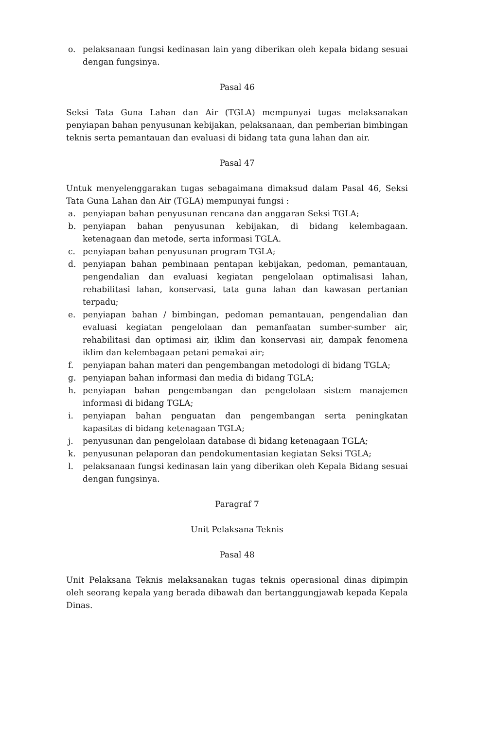o. pelaksanaan fungsi kedinasan lain yang diberikan oleh kepala bidang sesuai dengan fungsinya.
Pasal 46
Seksi Tata Guna Lahan dan Air (TGLA) mempunyai tugas melaksanakan penyiapan bahan penyusunan kebijakan, pelaksanaan, dan pemberian bimbingan teknis serta pemantauan dan evaluasi di bidang tata guna lahan dan air.
Pasal 47
Untuk menyelenggarakan tugas sebagaimana dimaksud dalam Pasal 46, Seksi Tata Guna Lahan dan Air (TGLA) mempunyai fungsi :
a. penyiapan bahan penyusunan rencana dan anggaran Seksi TGLA;
b. penyiapan bahan penyusunan kebijakan, di bidang kelembagaan. ketenagaan dan metode, serta informasi TGLA.
c. penyiapan bahan penyusunan program TGLA;
d. penyiapan bahan pembinaan pentapan kebijakan, pedoman, pemantauan, pengendalian dan evaluasi kegiatan pengelolaan optimalisasi lahan, rehabilitasi lahan, konservasi, tata guna lahan dan kawasan pertanian terpadu;
e. penyiapan bahan / bimbingan, pedoman pemantauan, pengendalian dan evaluasi kegiatan pengelolaan dan pemanfaatan sumber-sumber air, rehabilitasi dan optimasi air, iklim dan konservasi air, dampak fenomena iklim dan kelembagaan petani pemakai air;
f. penyiapan bahan materi dan pengembangan metodologi di bidang TGLA;
g. penyiapan bahan informasi dan media di bidang TGLA;
h. penyiapan bahan pengembangan dan pengelolaan sistem manajemen informasi di bidang TGLA;
i. penyiapan bahan penguatan dan pengembangan serta peningkatan kapasitas di bidang ketenagaan TGLA;
j. penyusunan dan pengelolaan database di bidang ketenagaan TGLA;
k. penyusunan pelaporan dan pendokumentasian kegiatan Seksi TGLA;
l. pelaksanaan fungsi kedinasan lain yang diberikan oleh Kepala Bidang sesuai dengan fungsinya.
Paragraf 7
Unit Pelaksana Teknis
Pasal 48
Unit Pelaksana Teknis melaksanakan tugas teknis operasional dinas dipimpin oleh seorang kepala yang berada dibawah dan bertanggungjawab kepada Kepala Dinas.